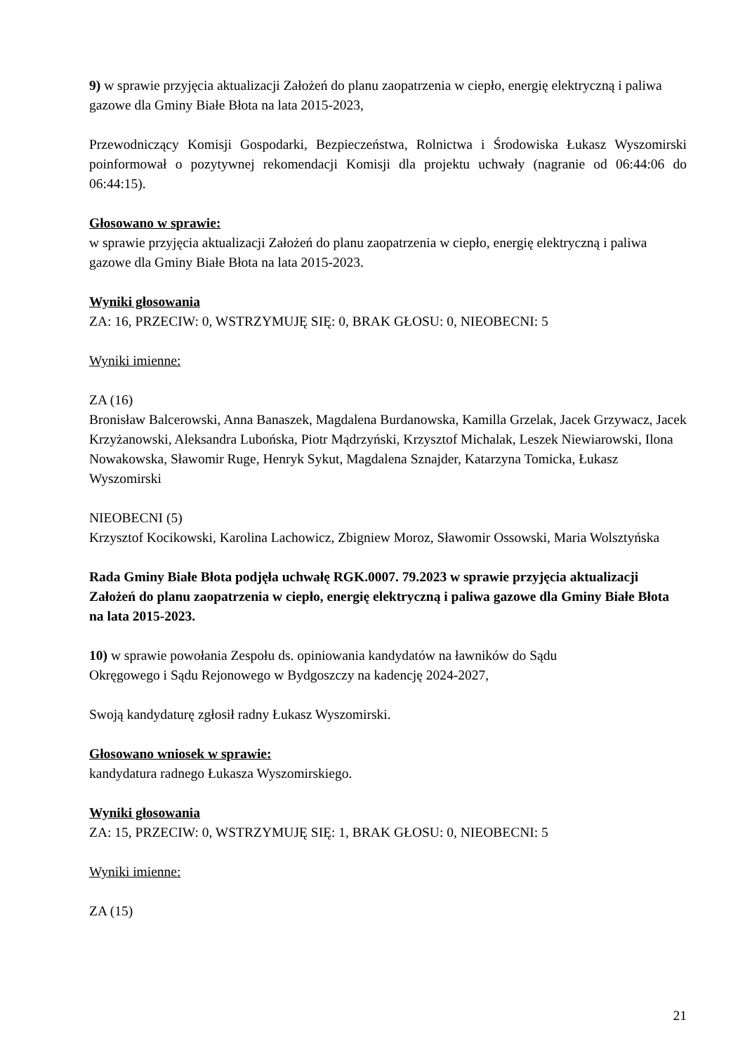9) w sprawie przyjęcia aktualizacji Założeń do planu zaopatrzenia w ciepło, energię elektryczną i paliwa gazowe dla Gminy Białe Błota na lata 2015-2023,
Przewodniczący Komisji Gospodarki, Bezpieczeństwa, Rolnictwa i Środowiska Łukasz Wyszomirski poinformował o pozytywnej rekomendacji Komisji dla projektu uchwały (nagranie od 06:44:06 do 06:44:15).
Głosowano w sprawie:
w sprawie przyjęcia aktualizacji Założeń do planu zaopatrzenia w ciepło, energię elektryczną i paliwa gazowe dla Gminy Białe Błota na lata 2015-2023.
Wyniki głosowania
ZA: 16, PRZECIW: 0, WSTRZYMUJĘ SIĘ: 0, BRAK GŁOSU: 0, NIEOBECNI: 5
Wyniki imienne:
ZA (16)
Bronisław Balcerowski, Anna Banaszek, Magdalena Burdanowska, Kamilla Grzelak, Jacek Grzywacz, Jacek Krzyżanowski, Aleksandra Lubońska, Piotr Mądrzyński, Krzysztof Michalak, Leszek Niewiarowski, Ilona Nowakowska, Sławomir Ruge, Henryk Sykut, Magdalena Sznajder, Katarzyna Tomicka, Łukasz Wyszomirski
NIEOBECNI (5)
Krzysztof Kocikowski, Karolina Lachowicz, Zbigniew Moroz, Sławomir Ossowski, Maria Wolsztyńska
Rada Gminy Białe Błota podjęła uchwałę RGK.0007. 79.2023 w sprawie przyjęcia aktualizacji Założeń do planu zaopatrzenia w ciepło, energię elektryczną i paliwa gazowe dla Gminy Białe Błota na lata 2015-2023.
10) w sprawie powołania Zespołu ds. opiniowania kandydatów na ławników do Sądu
Okręgowego i Sądu Rejonowego w Bydgoszczy na kadencję 2024-2027,
Swoją kandydaturę zgłosił radny Łukasz Wyszomirski.
Głosowano wniosek w sprawie:
kandydatura radnego Łukasza Wyszomirskiego.
Wyniki głosowania
ZA: 15, PRZECIW: 0, WSTRZYMUJĘ SIĘ: 1, BRAK GŁOSU: 0, NIEOBECNI: 5
Wyniki imienne:
ZA (15)
21